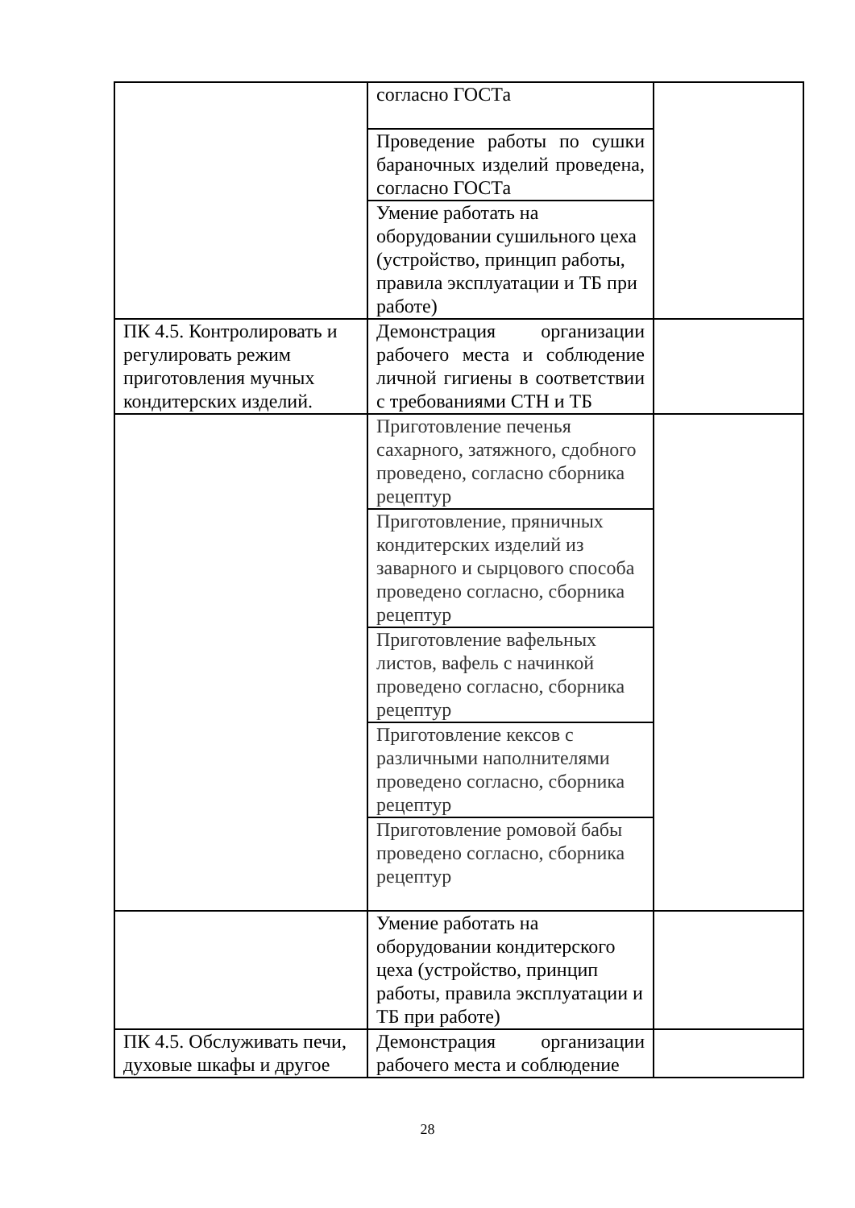| | согласно ГОСТа | |
| | Проведение работы по сушки бараночных изделий проведена, согласно ГОСТа | |
| | Умение работать на оборудовании сушильного цеха (устройство, принцип работы, правила эксплуатации и ТБ при работе) | |
| ПК 4.5. Контролировать и регулировать режим приготовления мучных кондитерских изделий. | Демонстрация организации рабочего места и соблюдение личной гигиены в соответствии с требованиями СТН и ТБ | |
| | Приготовление печенья сахарного, затяжного, сдобного проведено, согласно сборника рецептур | |
| | Приготовление, пряничных кондитерских изделий из заварного и сырцового способа проведено согласно, сборника рецептур | |
| | Приготовление вафельных листов, вафель с начинкой проведено согласно, сборника рецептур | |
| | Приготовление кексов с различными наполнителями проведено согласно, сборника рецептур | |
| | Приготовление ромовой бабы проведено согласно, сборника рецептур | |
| | Умение работать на оборудовании кондитерского цеха (устройство, принцип работы, правила эксплуатации и ТБ при работе) | |
| ПК 4.5. Обслуживать печи, духовые шкафы и другое | Демонстрация организации рабочего места и соблюдение | |
28